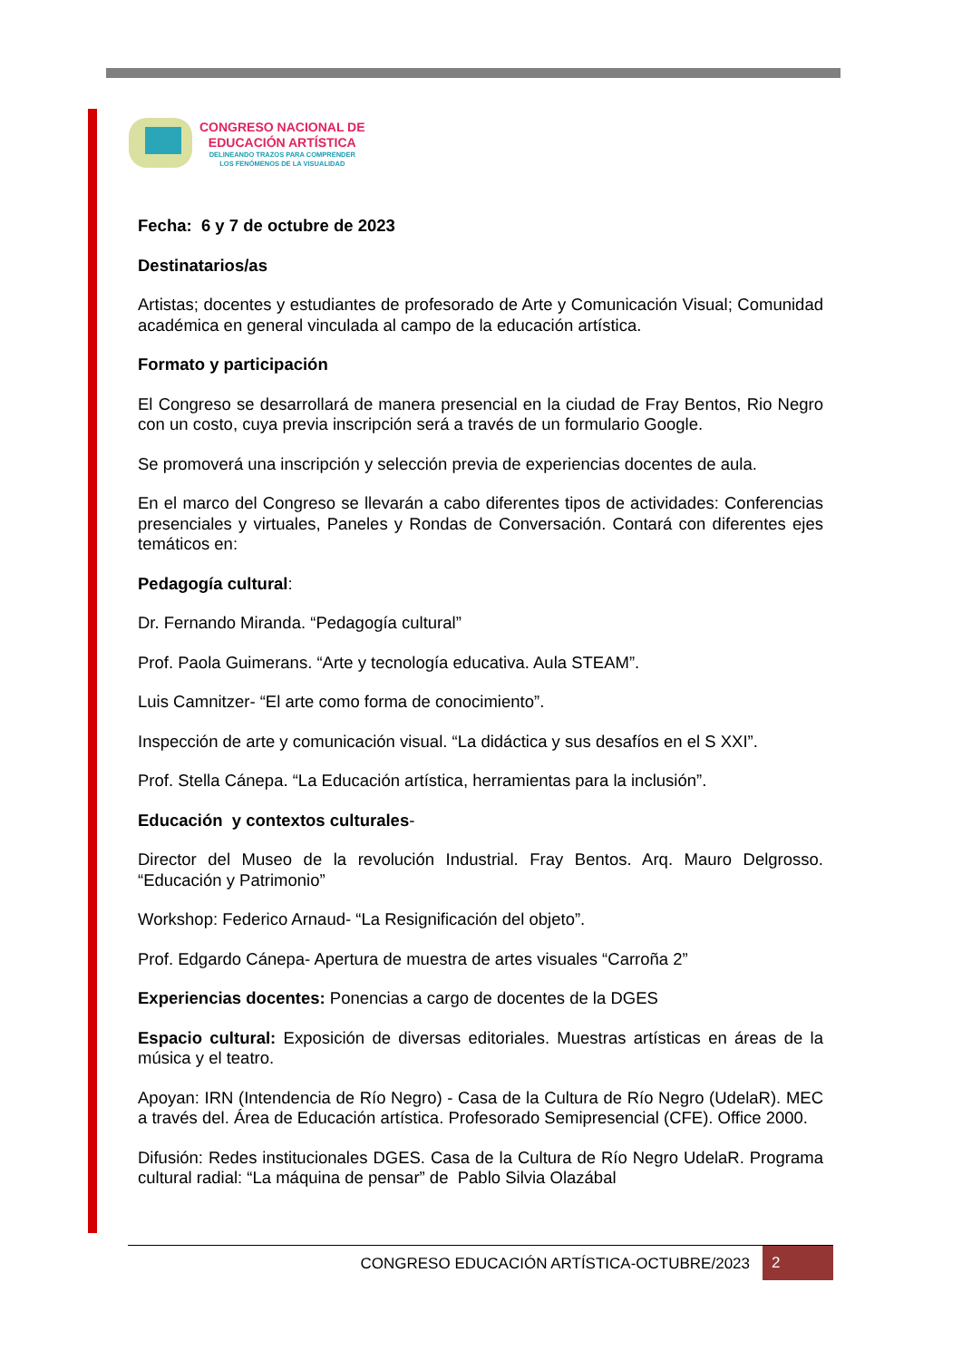CONGRESO NACIONAL DE
EDUCACIÓN ARTÍSTICA
DELINEANDO TRAZOS PARA COMPRENDER
LOS FENÓMENOS DE LA VISUALIDAD
Fecha: 6 y 7 de octubre de 2023
Destinatarios/as
Artistas; docentes y estudiantes de profesorado de Arte y Comunicación Visual; Comunidad académica en general vinculada al campo de la educación artística.
Formato y participación
El Congreso se desarrollará de manera presencial en la ciudad de Fray Bentos, Rio Negro con un costo, cuya previa inscripción será a través de un formulario Google.
Se promoverá una inscripción y selección previa de experiencias docentes de aula.
En el marco del Congreso se llevarán a cabo diferentes tipos de actividades: Conferencias presenciales y virtuales, Paneles y Rondas de Conversación. Contará con diferentes ejes temáticos en:
Pedagogía cultural:
Dr. Fernando Miranda. “Pedagogía cultural”
Prof. Paola Guimerans. “Arte y tecnología educativa. Aula STEAM”.
Luis Camnitzer- “El arte como forma de conocimiento”.
Inspección de arte y comunicación visual. “La didáctica y sus desafíos en el S XXI”.
Prof. Stella Cánepa. “La Educación artística, herramientas para la inclusión”.
Educación y contextos culturales-
Director del Museo de la revolución Industrial. Fray Bentos. Arq. Mauro Delgrosso. “Educación y Patrimonio”
Workshop: Federico Arnaud- “La Resignificación del objeto”.
Prof. Edgardo Cánepa- Apertura de muestra de artes visuales “Carroña 2”
Experiencias docentes: Ponencias a cargo de docentes de la DGES
Espacio cultural: Exposición de diversas editoriales. Muestras artísticas en áreas de la música y el teatro.
Apoyan: IRN (Intendencia de Río Negro) - Casa de la Cultura de Río Negro (UdelaR). MEC a través del. Área de Educación artística. Profesorado Semipresencial (CFE). Office 2000.
Difusión: Redes institucionales DGES. Casa de la Cultura de Río Negro UdelaR. Programa cultural radial: “La máquina de pensar” de Pablo Silvia Olazábal
CONGRESO EDUCACIÓN ARTÍSTICA-OCTUBRE/2023 2